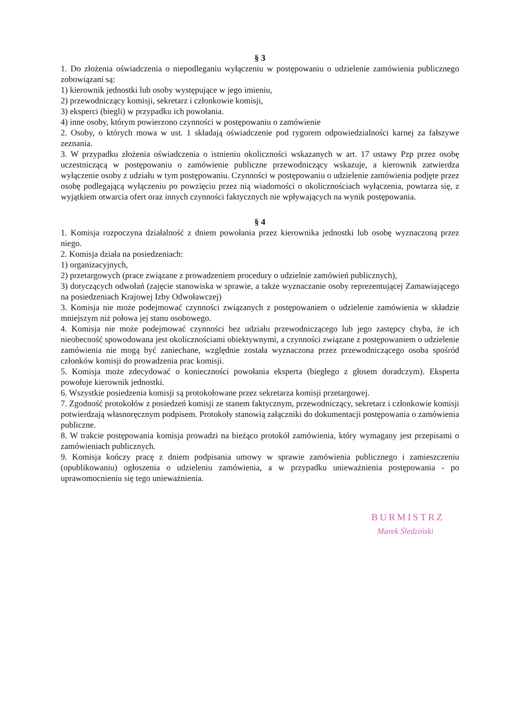§ 3
1. Do złożenia oświadczenia o niepodleganiu wyłączeniu w postępowaniu o udzielenie zamówienia publicznego zobowiązani są:
1) kierownik jednostki lub osoby występujące w jego imieniu,
2) przewodniczący komisji, sekretarz i członkowie komisji,
3) eksperci (biegli) w przypadku ich powołania.
4) inne osoby, którym powierzono czynności w postępowaniu o zamówienie
2. Osoby, o których mowa w ust. 1 składają oświadczenie pod rygorem odpowiedzialności karnej za fałszywe zeznania.
3. W przypadku złożenia oświadczenia o istnieniu okoliczności wskazanych w art. 17 ustawy Pzp przez osobę uczestniczącą w postępowaniu o zamówienie publiczne przewodniczący wskazuje, a kierownik zatwierdza wyłączenie osoby z udziału w tym postępowaniu. Czynności w postępowaniu o udzielenie zamówienia podjęte przez osobę podlegającą wyłączeniu po powzięciu przez nią wiadomości o okolicznościach wyłączenia, powtarza się, z wyjątkiem otwarcia ofert oraz innych czynności faktycznych nie wpływających na wynik postępowania.
§ 4
1. Komisja rozpoczyna działalność z dniem powołania przez kierownika jednostki lub osobę wyznaczoną przez niego.
2. Komisja działa na posiedzeniach:
1) organizacyjnych,
2) przetargowych (prace związane z prowadzeniem procedury o udzielnie zamówień publicznych),
3) dotyczących odwołań (zajęcie stanowiska w sprawie, a także wyznaczanie osoby reprezentującej Zamawiającego na posiedzeniach Krajowej Izby Odwoławczej)
3. Komisja nie może podejmować czynności związanych z postępowaniem o udzielenie zamówienia w składzie mniejszym niż połowa jej stanu osobowego.
4. Komisja nie może podejmować czynności bez udziału przewodniczącego lub jego zastępcy chyba, że ich nieobecność spowodowana jest okolicznościami obiektywnymi, a czynności związane z postępowaniem o udzielenie zamówienia nie mogą być zaniechane, względnie została wyznaczona przez przewodniczącego osoba spośród członków komisji do prowadzenia prac komisji.
5. Komisja może zdecydować o konieczności powołania eksperta (biegłego z głosem doradczym). Eksperta powołuje kierownik jednostki.
6. Wszystkie posiedzenia komisji są protokołowane przez sekretarza komisji przetargowej.
7. Zgodność protokołów z posiedzeń komisji ze stanem faktycznym, przewodniczący, sekretarz i członkowie komisji potwierdzają własnoręcznym podpisem. Protokoły stanowią załączniki do dokumentacji postępowania o zamówienia publiczne.
8. W trakcie postępowania komisja prowadzi na bieżąco protokół zamówienia, który wymagany jest przepisami o zamówieniach publicznych.
9. Komisja kończy pracę z dniem podpisania umowy w sprawie zamówienia publicznego i zamieszczeniu (opublikowaniu) ogłoszenia o udzieleniu zamówienia, a w przypadku unieważnienia postępowania - po uprawomocnieniu się tego unieważnienia.
BURMISTRZ
Marek Śledziński